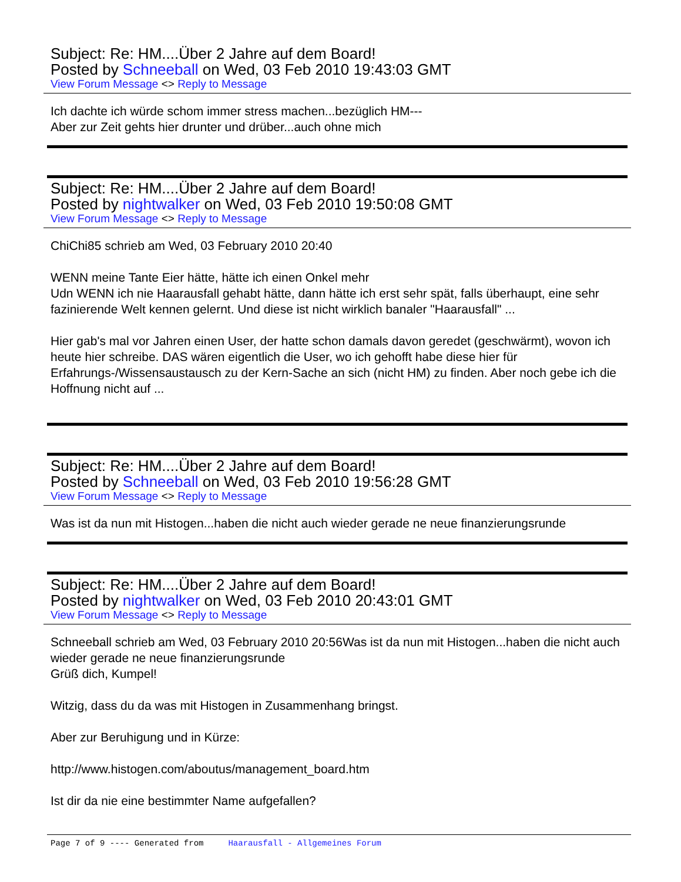Subject: Re: HM....Über 2 Jahre auf dem Board!
Posted by Schneeball on Wed, 03 Feb 2010 19:43:03 GMT
View Forum Message <> Reply to Message
Ich dachte ich würde schom immer stress machen...bezüglich HM---
Aber zur Zeit gehts hier drunter und drüber...auch ohne mich
Subject: Re: HM....Über 2 Jahre auf dem Board!
Posted by nightwalker on Wed, 03 Feb 2010 19:50:08 GMT
View Forum Message <> Reply to Message
ChiChi85 schrieb am Wed, 03 February 2010 20:40
WENN meine Tante Eier hätte, hätte ich einen Onkel mehr
Udn WENN ich nie Haarausfall gehabt hätte, dann hätte ich erst sehr spät, falls überhaupt, eine sehr fazinierende Welt kennen gelernt. Und diese ist nicht wirklich banaler "Haarausfall" ...
Hier gab's mal vor Jahren einen User, der hatte schon damals davon geredet (geschwärmt), wovon ich heute hier schreibe. DAS wären eigentlich die User, wo ich gehofft habe diese hier für Erfahrungs-/Wissensaustausch zu der Kern-Sache an sich (nicht HM) zu finden. Aber noch gebe ich die Hoffnung nicht auf ...
Subject: Re: HM....Über 2 Jahre auf dem Board!
Posted by Schneeball on Wed, 03 Feb 2010 19:56:28 GMT
View Forum Message <> Reply to Message
Was ist da nun mit Histogen...haben die nicht auch wieder gerade ne neue finanzierungsrunde
Subject: Re: HM....Über 2 Jahre auf dem Board!
Posted by nightwalker on Wed, 03 Feb 2010 20:43:01 GMT
View Forum Message <> Reply to Message
Schneeball schrieb am Wed, 03 February 2010 20:56Was ist da nun mit Histogen...haben die nicht auch wieder gerade ne neue finanzierungsrunde
Grüß dich, Kumpel!
Witzig, dass du da was mit Histogen in Zusammenhang bringst.
Aber zur Beruhigung und in Kürze:
http://www.histogen.com/aboutus/management_board.htm
Ist dir da nie eine bestimmter Name aufgefallen?
Page 7 of 9 ---- Generated from Haarausfall - Allgemeines Forum